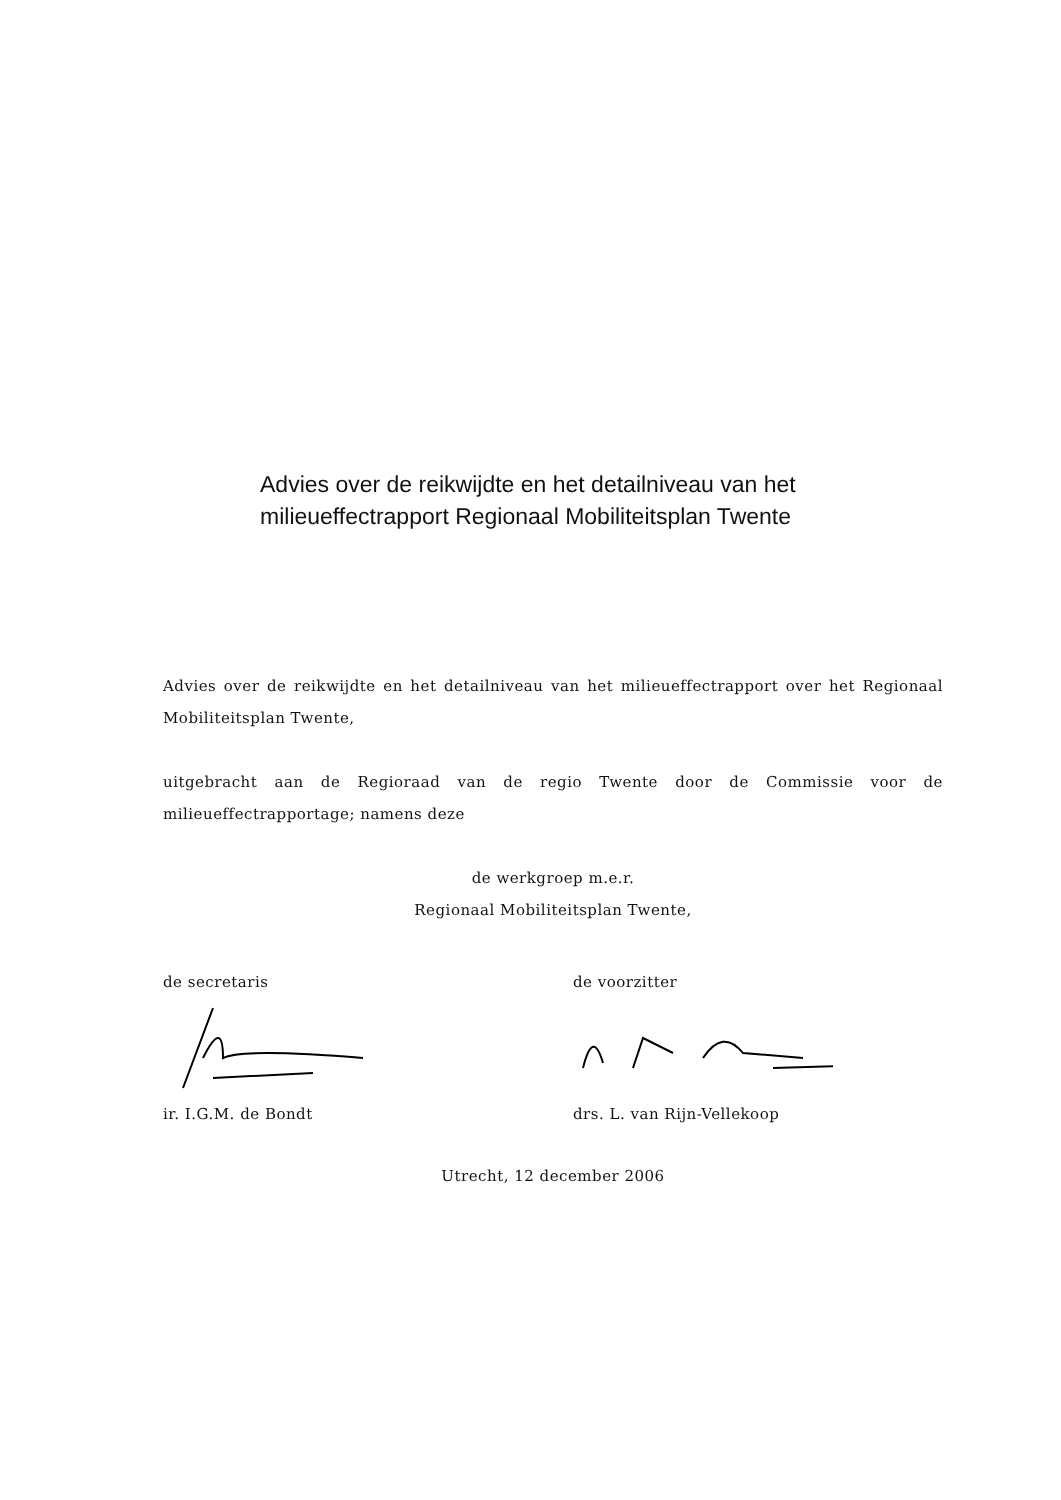Advies over de reikwijdte en het detailniveau van het milieueffectrapport Regionaal Mobiliteitsplan Twente
Advies over de reikwijdte en het detailniveau van het milieueffectrapport over het Regionaal Mobiliteitsplan Twente,
uitgebracht aan de Regioraad van de regio Twente door de Commissie voor de milieueffectrapportage; namens deze
de werkgroep m.e.r.
Regionaal Mobiliteitsplan Twente,
de secretaris ir. I.G.M. de Bondt
de voorzitter drs. L. van Rijn-Vellekoop
Utrecht, 12 december 2006